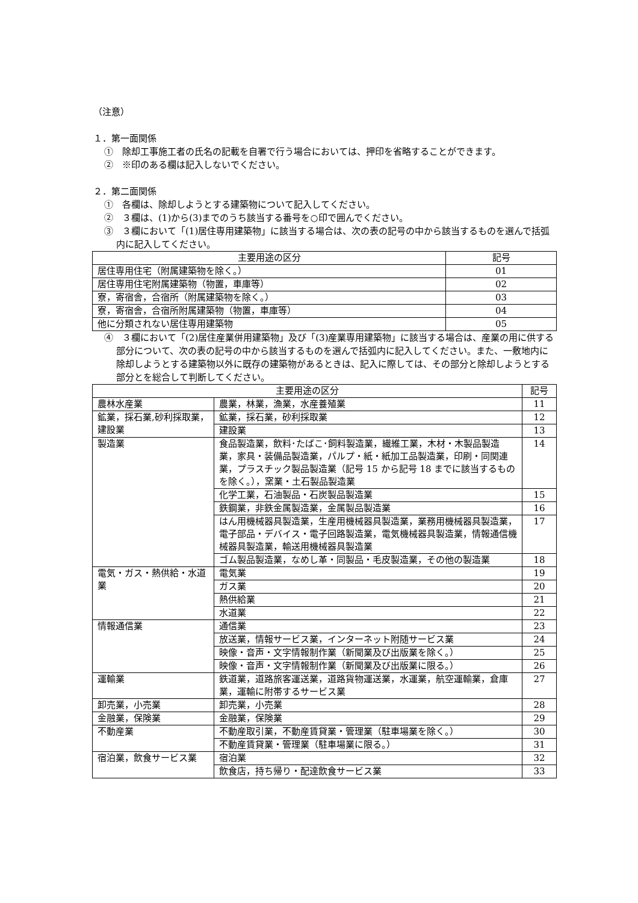（注意）
１．第一面関係
①　除却工事施工者の氏名の記載を自署で行う場合においては、押印を省略することができます。
②　※印のある欄は記入しないでください。
２．第二面関係
①　各欄は、除却しようとする建築物について記入してください。
②　３欄は、(1)から(3)までのうち該当する番号を○印で囲んでください。
③　３欄において「(1)居住専用建築物」に該当する場合は、次の表の記号の中から該当するものを選んで括弧内に記入してください。
| 主要用途の区分 | 記号 |
| --- | --- |
| 居住専用住宅（附属建築物を除く。） | 01 |
| 居住専用住宅附属建築物（物置，車庫等） | 02 |
| 寮，寄宿舎，合宿所（附属建築物を除く。） | 03 |
| 寮，寄宿舎，合宿所附属建築物（物置，車庫等） | 04 |
| 他に分類されない居住専用建築物 | 05 |
④　３欄において「(2)居住産業併用建築物」及び「(3)産業専用建築物」に該当する場合は、産業の用に供する部分について、次の表の記号の中から該当するものを選んで括弧内に記入してください。また、一敷地内に除却しようとする建築物以外に既存の建築物があるときは、記入に際しては、その部分と除却しようとする部分とを総合して判断してください。
| 主要用途の区分 | | 記号 |
| --- | --- | --- |
| 農林水産業 | 農業，林業，漁業，水産養殖業 | 11 |
| 鉱業，採石業,砂利採取業，建設業 | 鉱業，採石業，砂利採取業 | 12 |
| | 建設業 | 13 |
| 製造業 | 食品製造業，飲料･たばこ･飼料製造業，繊維工業，木材・木製品製造業，家具・装備品製造業，パルプ・紙・紙加工品製造業，印刷・同関連業，プラスチック製品製造業（記号 15 から記号 18 までに該当するものを除く。），窯業・土石製品製造業 | 14 |
| | 化学工業，石油製品・石炭製品製造業 | 15 |
| | 鉄鋼業，非鉄金属製造業，金属製品製造業 | 16 |
| | はん用機械器具製造業，生産用機械器具製造業，業務用機械器具製造業，電子部品・デバイス・電子回路製造業，電気機械器具製造業，情報通信機械器具製造業，輸送用機械器具製造業 | 17 |
| | ゴム製品製造業，なめし革・同製品・毛皮製造業，その他の製造業 | 18 |
| 電気・ガス・熱供給・水道業 | 電気業 | 19 |
| | ガス業 | 20 |
| | 熱供給業 | 21 |
| | 水道業 | 22 |
| 情報通信業 | 通信業 | 23 |
| | 放送業，情報サービス業，インターネット附随サービス業 | 24 |
| | 映像・音声・文字情報制作業（新聞業及び出版業を除く。） | 25 |
| | 映像・音声・文字情報制作業（新聞業及び出版業に限る。） | 26 |
| 運輸業 | 鉄道業，道路旅客運送業，道路貨物運送業，水運業，航空運輸業，倉庫業，運輸に附帯するサービス業 | 27 |
| 卸売業，小売業 | 卸売業，小売業 | 28 |
| 金融業，保険業 | 金融業，保険業 | 29 |
| 不動産業 | 不動産取引業，不動産賃貸業・管理業（駐車場業を除く。） | 30 |
| | 不動産賃貸業・管理業（駐車場業に限る。） | 31 |
| 宿泊業，飲食サービス業 | 宿泊業 | 32 |
| | 飲食店，持ち帰り・配達飲食サービス業 | 33 |